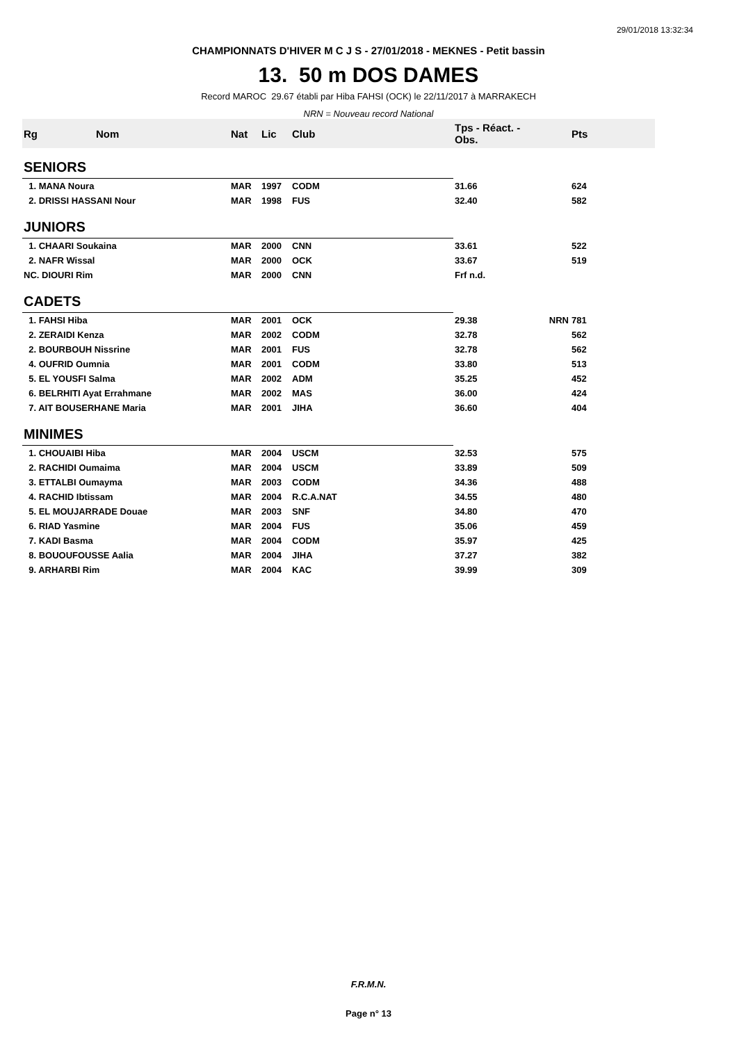29/01/2018 13:32:34
CHAMPIONNATS D'HIVER M C J S - 27/01/2018 - MEKNES - Petit bassin
13. 50 m DOS DAMES
Record MAROC 29.67 établi par Hiba FAHSI (OCK) le 22/11/2017 à MARRAKECH
NRN = Nouveau record National
| Rg | Nom | Nat | Lic | Club | Tps - Réact. - Obs. | | Pts |
| --- | --- | --- | --- | --- | --- | --- | --- |
| SENIORS | | | | | | | |
| 1. MANA Noura | | MAR | 1997 | CODM | 31.66 | | 624 |
| 2. DRISSI HASSANI Nour | | MAR | 1998 | FUS | 32.40 | | 582 |
| JUNIORS | | | | | | | |
| 1. CHAARI Soukaina | | MAR | 2000 | CNN | 33.61 | | 522 |
| 2. NAFR Wissal | | MAR | 2000 | OCK | 33.67 | | 519 |
| NC. DIOURI Rim | | MAR | 2000 | CNN | Frf n.d. | | |
| CADETS | | | | | | | |
| 1. FAHSI Hiba | | MAR | 2001 | OCK | 29.38 | NRN | 781 |
| 2. ZERAIDI Kenza | | MAR | 2002 | CODM | 32.78 | | 562 |
| 2. BOURBOUH Nissrine | | MAR | 2001 | FUS | 32.78 | | 562 |
| 4. OUFRID Oumnia | | MAR | 2001 | CODM | 33.80 | | 513 |
| 5. EL YOUSFI Salma | | MAR | 2002 | ADM | 35.25 | | 452 |
| 6. BELRHITI Ayat Errahmane | | MAR | 2002 | MAS | 36.00 | | 424 |
| 7. AIT BOUSERHANE Maria | | MAR | 2001 | JIHA | 36.60 | | 404 |
| MINIMES | | | | | | | |
| 1. CHOUAIBI Hiba | | MAR | 2004 | USCM | 32.53 | | 575 |
| 2. RACHIDI Oumaima | | MAR | 2004 | USCM | 33.89 | | 509 |
| 3. ETTALBI Oumayma | | MAR | 2003 | CODM | 34.36 | | 488 |
| 4. RACHID Ibtissam | | MAR | 2004 | R.C.A.NAT | 34.55 | | 480 |
| 5. EL MOUJARRADE Douae | | MAR | 2003 | SNF | 34.80 | | 470 |
| 6. RIAD Yasmine | | MAR | 2004 | FUS | 35.06 | | 459 |
| 7. KADI Basma | | MAR | 2004 | CODM | 35.97 | | 425 |
| 8. BOUOUFOUSSE Aalia | | MAR | 2004 | JIHA | 37.27 | | 382 |
| 9. ARHARBI Rim | | MAR | 2004 | KAC | 39.99 | | 309 |
F.R.M.N.
Page n° 13